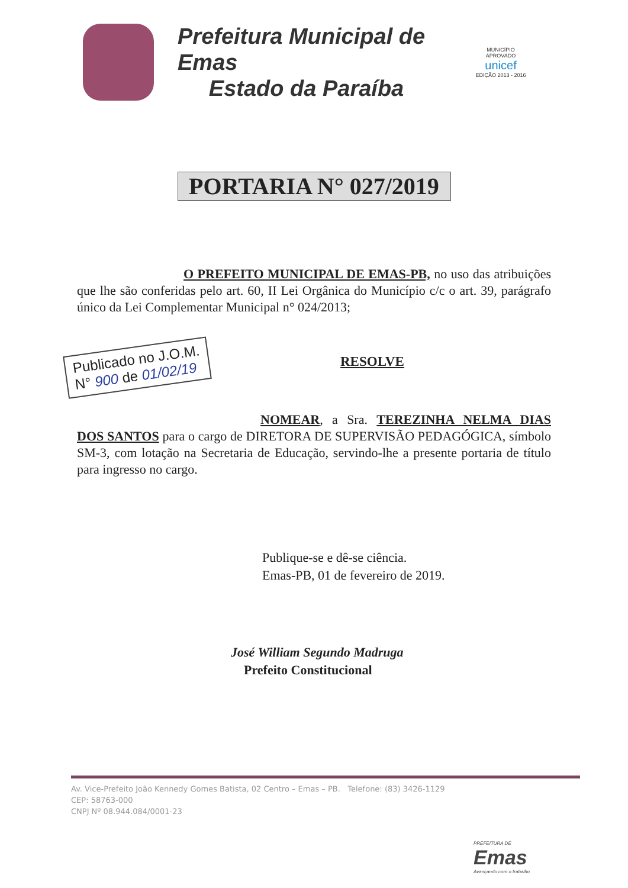Prefeitura Municipal de Emas
Estado da Paraíba
MUNICÍPIO APROVADO
unicef
EDIÇÃO 2013 - 2016
PORTARIA N° 027/2019
O PREFEITO MUNICIPAL DE EMAS-PB, no uso das atribuições que lhe são conferidas pelo art. 60, II Lei Orgânica do Município c/c o art. 39, parágrafo único da Lei Complementar Municipal n° 024/2013;
Publicado no J.O.M.
N° 900 de 01/02/19
RESOLVE
NOMEAR, a Sra. TEREZINHA NELMA DIAS DOS SANTOS para o cargo de DIRETORA DE SUPERVISÃO PEDAGÓGICA, símbolo SM-3, com lotação na Secretaria de Educação, servindo-lhe a presente portaria de título para ingresso no cargo.
Publique-se e dê-se ciência.
Emas-PB, 01 de fevereiro de 2019.
José William Segundo Madruga
Prefeito Constitucional
Av. Vice-Prefeito João Kennedy Gomes Batista, 02 Centro – Emas – PB. Telefone: (83) 3426-1129
CEP: 58763-000
CNPJ Nº 08.944.084/0001-23
PREFEITURA DE
Emas
Avançando com o trabalho